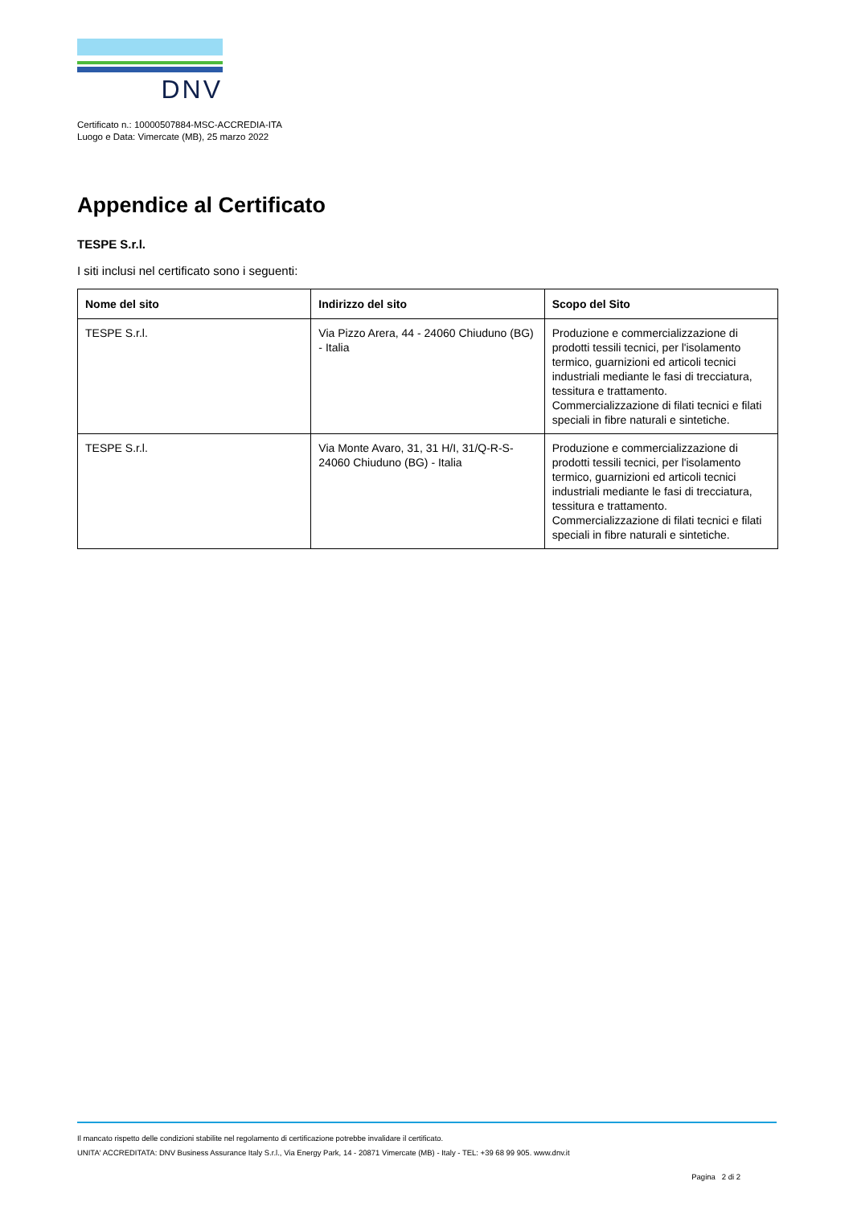DNV
Certificato n.: 10000507884-MSC-ACCREDIA-ITA
Luogo e Data: Vimercate (MB), 25 marzo 2022
Appendice al Certificato
TESPE S.r.l.
I siti inclusi nel certificato sono i seguenti:
| Nome del sito | Indirizzo del sito | Scopo del Sito |
| --- | --- | --- |
| TESPE S.r.l. | Via Pizzo Arera, 44 - 24060 Chiuduno (BG) - Italia | Produzione e commercializzazione di prodotti tessili tecnici, per l'isolamento termico, guarnizioni ed articoli tecnici industriali mediante le fasi di trecciatura, tessitura e trattamento. Commercializzazione di filati tecnici e filati speciali in fibre naturali e sintetiche. |
| TESPE S.r.l. | Via Monte Avaro, 31, 31 H/I, 31/Q-R-S-24060 Chiuduno (BG) - Italia | Produzione e commercializzazione di prodotti tessili tecnici, per l'isolamento termico, guarnizioni ed articoli tecnici industriali mediante le fasi di trecciatura, tessitura e trattamento. Commercializzazione di filati tecnici e filati speciali in fibre naturali e sintetiche. |
Il mancato rispetto delle condizioni stabilite nel regolamento di certificazione potrebbe invalidare il certificato.
UNITA' ACCREDITATA: DNV Business Assurance Italy S.r.l., Via Energy Park, 14 - 20871 Vimercate (MB) - Italy - TEL: +39 68 99 905. www.dnv.it
Pagina 2 di 2